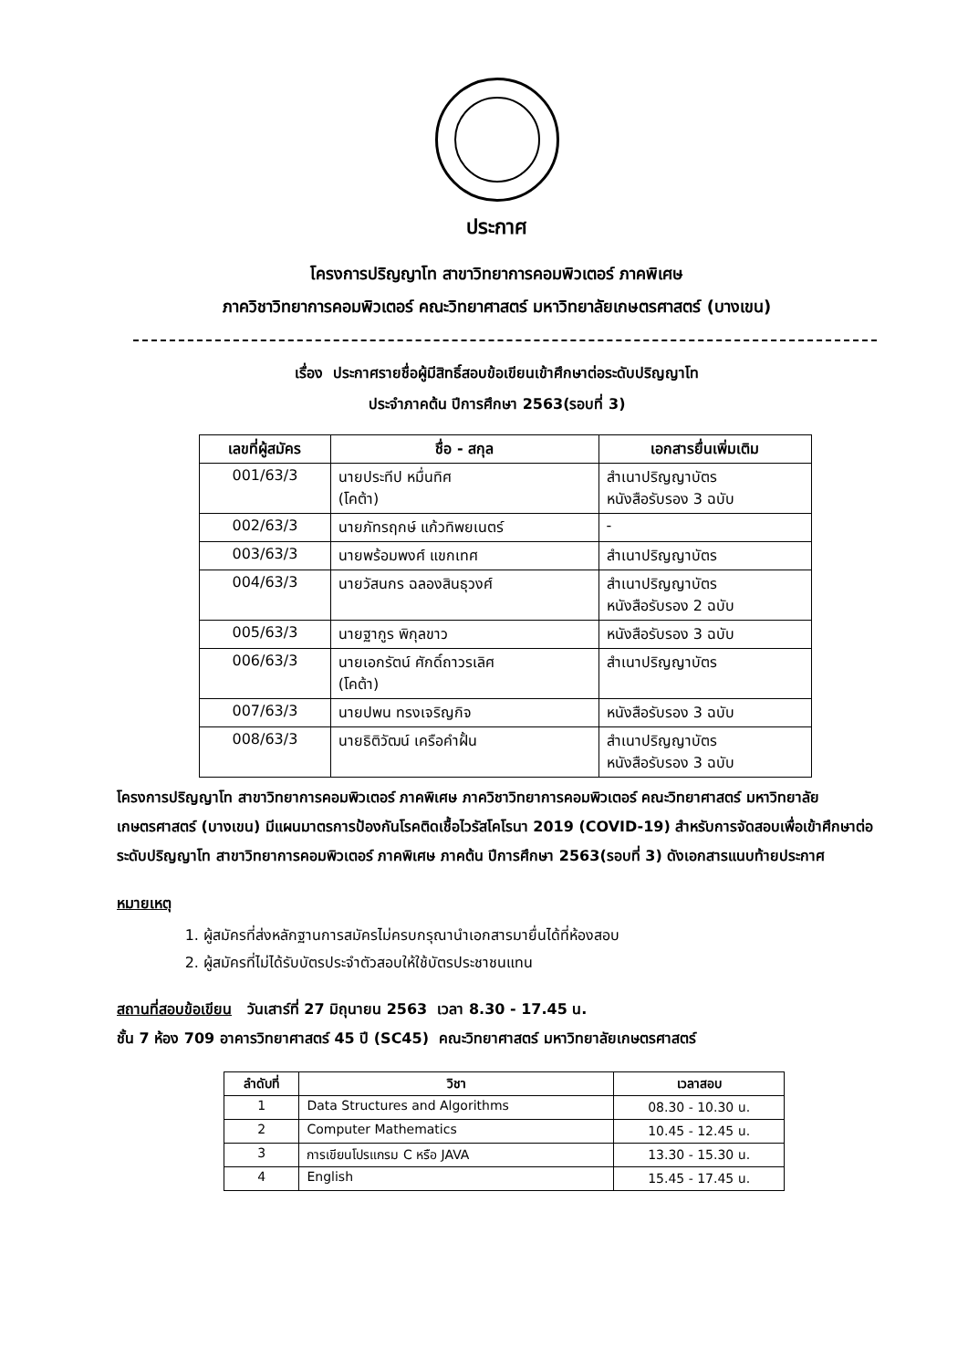ประกาศ
โครงการปริญญาโท สาขาวิทยาการคอมพิวเตอร์ ภาคพิเศษ
ภาควิชาวิทยาการคอมพิวเตอร์ คณะวิทยาศาสตร์ มหาวิทยาลัยเกษตรศาสตร์ (บางเขน)
เรื่อง ประกาศรายชื่อผู้มีสิทธิ์สอบข้อเขียนเข้าศึกษาต่อระดับปริญญาโท
ประจำภาคต้น ปีการศึกษา 2563(รอบที่ 3)
| เลขที่ผู้สมัคร | ชื่อ - สกุล | เอกสารยื่นเพิ่มเติม |
| --- | --- | --- |
| 001/63/3 | นายประทีป หมื่นทิศ (โคต้า) | สำเนาปริญญาบัตร หนังสือรับรอง 3 ฉบับ |
| 002/63/3 | นายภัทรฤกษ์ แก้วทิพยเนตร์ | - |
| 003/63/3 | นายพร้อมพงศ์ แขกเทศ | สำเนาปริญญาบัตร |
| 004/63/3 | นายวัสนกร ฉลองสินธุวงศ์ | สำเนาปริญญาบัตร หนังสือรับรอง 2 ฉบับ |
| 005/63/3 | นายฐากูร พิกุลขาว | หนังสือรับรอง 3 ฉบับ |
| 006/63/3 | นายเอกรัตน์ ศักดิ์ถาวรเลิศ (โคต้า) | สำเนาปริญญาบัตร |
| 007/63/3 | นายปพน ทรงเจริญกิจ | หนังสือรับรอง 3 ฉบับ |
| 008/63/3 | นายธิติวัฒน์ เครือคำฝั้น | สำเนาปริญญาบัตร หนังสือรับรอง 3 ฉบับ |
โครงการปริญญาโท สาขาวิทยาการคอมพิวเตอร์ ภาคพิเศษ ภาควิชาวิทยาการคอมพิวเตอร์ คณะวิทยาศาสตร์ มหาวิทยาลัยเกษตรศาสตร์ (บางเขน) มีแผนมาตรการป้องกันโรคติดเชื้อไวรัสโคโรนา 2019 (COVID-19) สำหรับการจัดสอบเพื่อเข้าศึกษาต่อระดับปริญญาโท สาขาวิทยาการคอมพิวเตอร์ ภาคพิเศษ ภาคต้น ปีการศึกษา 2563(รอบที่ 3) ดังเอกสารแนบท้ายประกาศ
หมายเหตุ
1. ผู้สมัครที่ส่งหลักฐานการสมัครไม่ครบกรุณานำเอกสารมายื่นได้ที่ห้องสอบ
2. ผู้สมัครที่ไม่ได้รับบัตรประจำตัวสอบให้ใช้บัตรประชาชนแทน
สถานที่สอบข้อเขียน วันเสาร์ที่ 27 มิถุนายน 2563 เวลา 8.30 - 17.45 น.
ชั้น 7 ห้อง 709 อาคารวิทยาศาสตร์ 45 ปี (SC45) คณะวิทยาศาสตร์ มหาวิทยาลัยเกษตรศาสตร์
| ลำดับที่ | วิชา | เวลาสอบ |
| --- | --- | --- |
| 1 | Data Structures and Algorithms | 08.30 - 10.30 น. |
| 2 | Computer Mathematics | 10.45 - 12.45 น. |
| 3 | การเขียนโปรแกรม C หรือ JAVA | 13.30 - 15.30 น. |
| 4 | English | 15.45 - 17.45 น. |